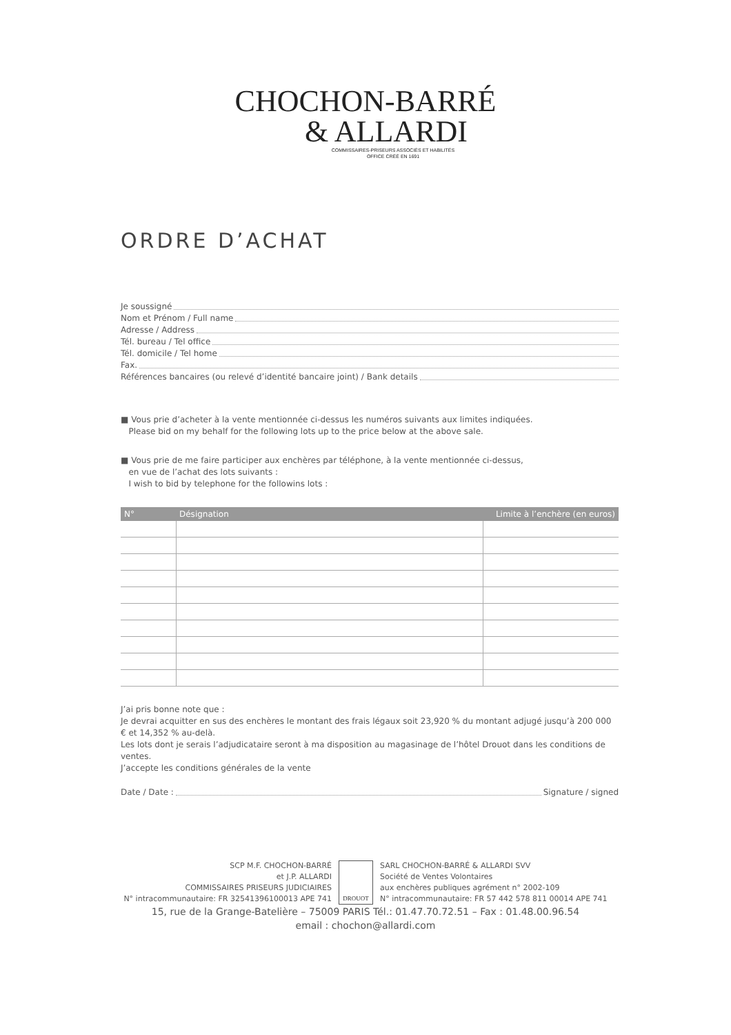CHOCHON-BARRÉ
& ALLARDI
COMMISSAIRES-PRISEURS ASSOCIÉS ET HABILITÉS
OFFICE CRÉÉ EN 1691
ORDRE D’ACHAT
Je soussigné
Nom et Prénom / Full name
Adresse / Address
Tél. bureau / Tel office
Tél. domicile / Tel home
Fax.
Références bancaires (ou relevé d’identité bancaire joint) / Bank details
■ Vous prie d’acheter à la vente mentionnée ci-dessus les numéros suivants aux limites indiquées.
Please bid on my behalf for the following lots up to the price below at the above sale.
■ Vous prie de me faire participer aux enchères par téléphone, à la vente mentionnée ci-dessus,
en vue de l’achat des lots suivants :
I wish to bid by telephone for the followins lots :
| N° | Désignation | Limite à l’enchère (en euros) |
| --- | --- | --- |
J’ai pris bonne note que :
Je devrai acquitter en sus des enchères le montant des frais légaux soit 23,920 % du montant adjugé jusqu’à 200 000 € et 14,352 % au-delà.
Les lots dont je serais l’adjudicataire seront à ma disposition au magasinage de l’hôtel Drouot dans les conditions de ventes.
J’accepte les conditions générales de la vente
Date / Date : Signature / signed
SCP M.F. CHOCHON-BARRÉ
et J.P. ALLARDI
COMMISSAIRES PRISEURS JUDICIAIRES
N° intracommunautaire: FR 32541396100013 APE 741
DROUOT
SARL CHOCHON-BARRÉ & ALLARDI SVV
Société de Ventes Volontaires
aux enchères publiques agrément n° 2002-109
N° intracommunautaire: FR 57 442 578 811 00014 APE 741
15, rue de la Grange-Batelière – 75009 PARIS Tél.: 01.47.70.72.51 – Fax : 01.48.00.96.54
email : chochon@allardi.com